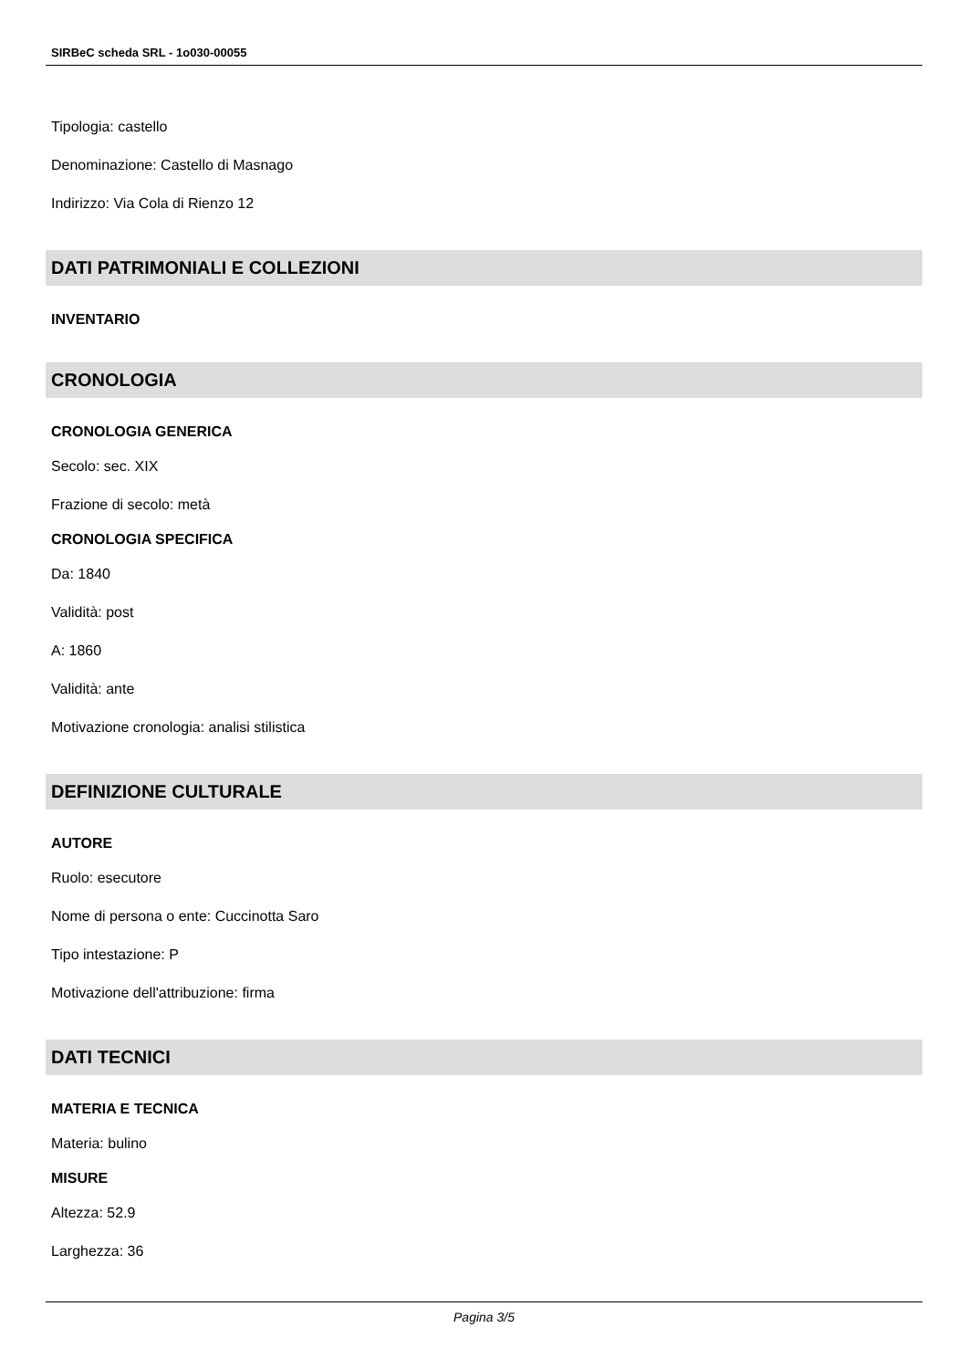SIRBeC scheda SRL - 1o030-00055
Tipologia: castello
Denominazione: Castello di Masnago
Indirizzo: Via Cola di Rienzo 12
DATI PATRIMONIALI E COLLEZIONI
INVENTARIO
CRONOLOGIA
CRONOLOGIA GENERICA
Secolo: sec. XIX
Frazione di secolo: metà
CRONOLOGIA SPECIFICA
Da: 1840
Validità: post
A: 1860
Validità: ante
Motivazione cronologia: analisi stilistica
DEFINIZIONE CULTURALE
AUTORE
Ruolo: esecutore
Nome di persona o ente: Cuccinotta Saro
Tipo intestazione: P
Motivazione dell'attribuzione: firma
DATI TECNICI
MATERIA E TECNICA
Materia: bulino
MISURE
Altezza: 52.9
Larghezza: 36
Pagina 3/5